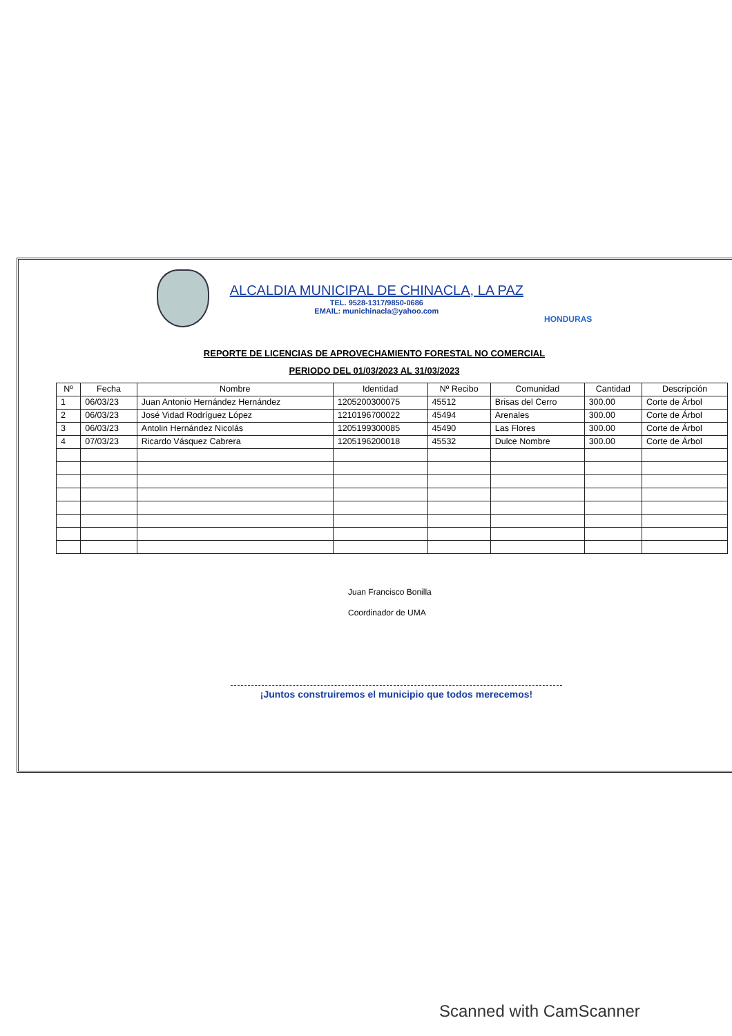ALCALDIA MUNICIPAL DE CHINACLA, LA PAZ
TEL. 9528-1317/9850-0686
EMAIL: munichinacla@yahoo.com
HONDURAS
REPORTE DE LICENCIAS DE APROVECHAMIENTO FORESTAL NO COMERCIAL
PERIODO DEL 01/03/2023 AL 31/03/2023
| Nº | Fecha | Nombre | Identidad | Nº Recibo | Comunidad | Cantidad | Descripción |
| --- | --- | --- | --- | --- | --- | --- | --- |
| 1 | 06/03/23 | Juan Antonio Hernández Hernández | 1205200300075 | 45512 | Brisas del Cerro | 300.00 | Corte de Árbol |
| 2 | 06/03/23 | José Vidad Rodríguez López | 1210196700022 | 45494 | Arenales | 300.00 | Corte de Árbol |
| 3 | 06/03/23 | Antolin Hernández Nicolás | 1205199300085 | 45490 | Las Flores | 300.00 | Corte de Árbol |
| 4 | 07/03/23 | Ricardo Vásquez Cabrera | 1205196200018 | 45532 | Dulce Nombre | 300.00 | Corte de Árbol |
Juan Francisco Bonilla
Coordinador de UMA
¡Juntos construiremos el municipio que todos merecemos!
Scanned with CamScanner